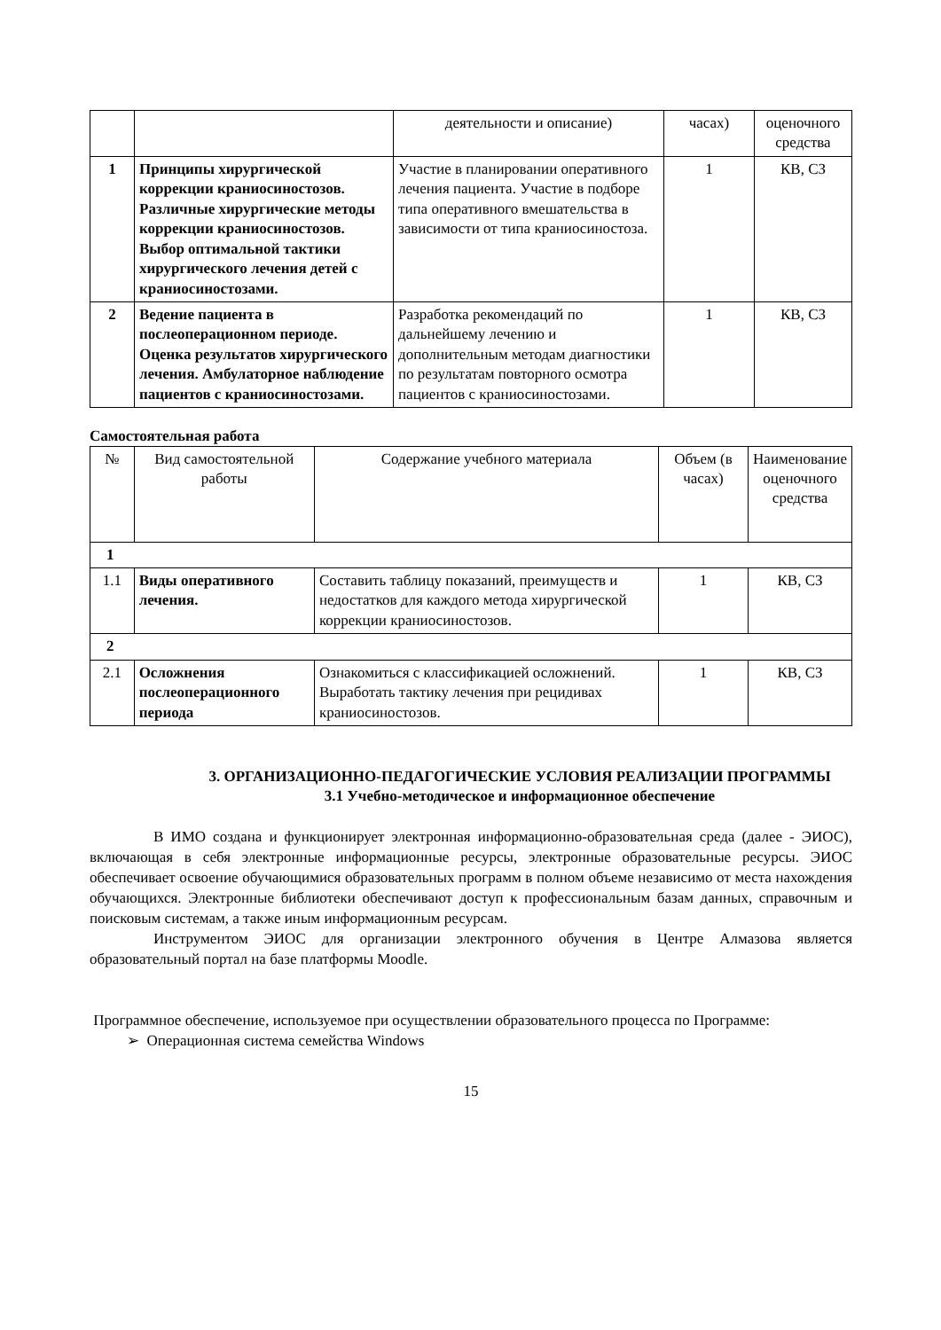| | | деятельности и описание) | часах) | оценочного средства |
| 1 | Принципы хирургической коррекции краниосиностозов. Различные хирургические методы коррекции краниосиностозов. Выбор оптимальной тактики хирургического лечения детей с краниосиностозами. | Участие в планировании оперативного лечения пациента. Участие в подборе типа оперативного вмешательства в зависимости от типа краниосиностоза. | 1 | КВ, СЗ |
| 2 | Ведение пациента в послеоперационном периоде. Оценка результатов хирургического лечения. Амбулаторное наблюдение пациентов с краниосиностозами. | Разработка рекомендаций по дальнейшему лечению и дополнительным методам диагностики по результатам повторного осмотра пациентов с краниосиностозами. | 1 | КВ, СЗ |
Самостоятельная работа
| № | Вид самостоятельной работы | Содержание учебного материала | Объем (в часах) | Наименование оценочного средства |
| --- | --- | --- | --- | --- |
| 1 | | | | |
| 1.1 | Виды оперативного лечения. | Составить таблицу показаний, преимуществ и недостатков для каждого метода хирургической коррекции краниосиностозов. | 1 | КВ, СЗ |
| 2 | | | | |
| 2.1 | Осложнения послеоперационного периода | Ознакомиться с классификацией осложнений. Выработать тактику лечения при рецидивах краниосиностозов. | 1 | КВ, СЗ |
3. ОРГАНИЗАЦИОННО-ПЕДАГОГИЧЕСКИЕ УСЛОВИЯ РЕАЛИЗАЦИИ ПРОГРАММЫ
3.1 Учебно-методическое и информационное обеспечение
В ИМО создана и функционирует электронная информационно-образовательная среда (далее - ЭИОС), включающая в себя электронные информационные ресурсы, электронные образовательные ресурсы. ЭИОС обеспечивает освоение обучающимися образовательных программ в полном объеме независимо от места нахождения обучающихся. Электронные библиотеки обеспечивают доступ к профессиональным базам данных, справочным и поисковым системам, а также иным информационным ресурсам.
Инструментом ЭИОС для организации электронного обучения в Центре Алмазова является образовательный портал на базе платформы Moodle.
Программное обеспечение, используемое при осуществлении образовательного процесса по Программе:
➢ Операционная система семейства Windows
15